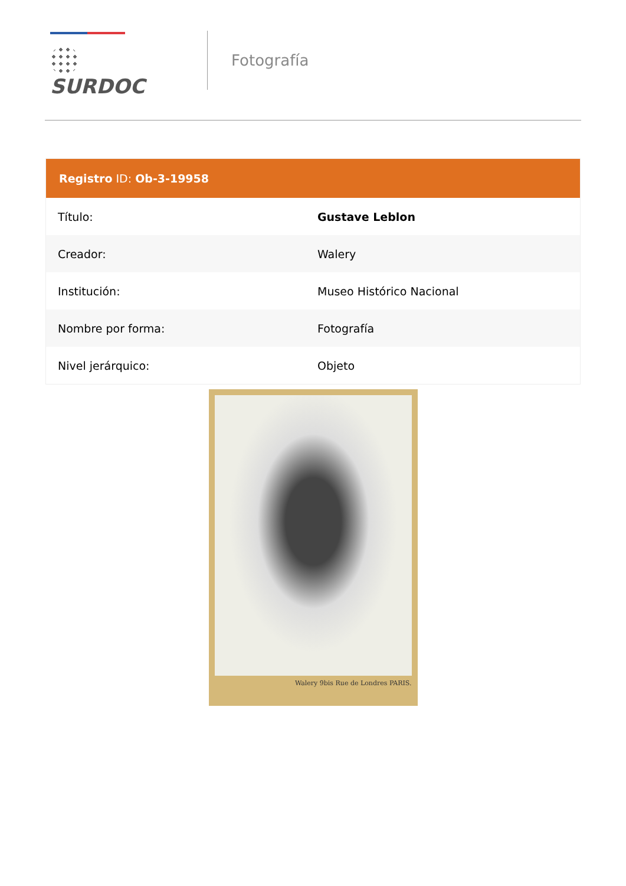SURDOC
Fotografía
| Registro ID: Ob-3-19958 | |
| --- | --- |
| Título: | Gustave Leblon |
| Creador: | Walery |
| Institución: | Museo Histórico Nacional |
| Nombre por forma: | Fotografía |
| Nivel jerárquico: | Objeto |
Walery 9bis Rue de Londres PARIS.